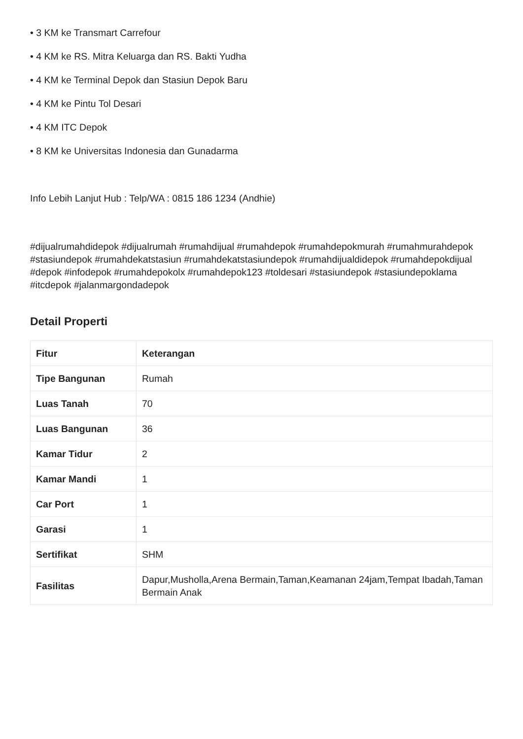• 3 KM ke Transmart Carrefour
• 4 KM ke RS. Mitra Keluarga dan RS. Bakti Yudha
• 4 KM ke Terminal Depok dan Stasiun Depok Baru
• 4 KM ke Pintu Tol Desari
• 4 KM ITC Depok
• 8 KM ke Universitas Indonesia dan Gunadarma
Info Lebih Lanjut Hub : Telp/WA : 0815 186 1234 (Andhie)
#dijualrumahdidepok #dijualrumah #rumahdijual #rumahdepok #rumahdepokmurah #rumahmurahdepok #stasiundepok #rumahdekatstasiun #rumahdekatstasiundepok #rumahdijualdidepok #rumahdepokdijual #depok #infodepok #rumahdepokolx #rumahdepok123 #toldesari #stasiundepok #stasiundepoklama #itcdepok #jalanmargondadepok
Detail Properti
| Fitur | Keterangan |
| --- | --- |
| Tipe Bangunan | Rumah |
| Luas Tanah | 70 |
| Luas Bangunan | 36 |
| Kamar Tidur | 2 |
| Kamar Mandi | 1 |
| Car Port | 1 |
| Garasi | 1 |
| Sertifikat | SHM |
| Fasilitas | Dapur,Musholla,Arena Bermain,Taman,Keamanan 24jam,Tempat Ibadah,Taman Bermain Anak |